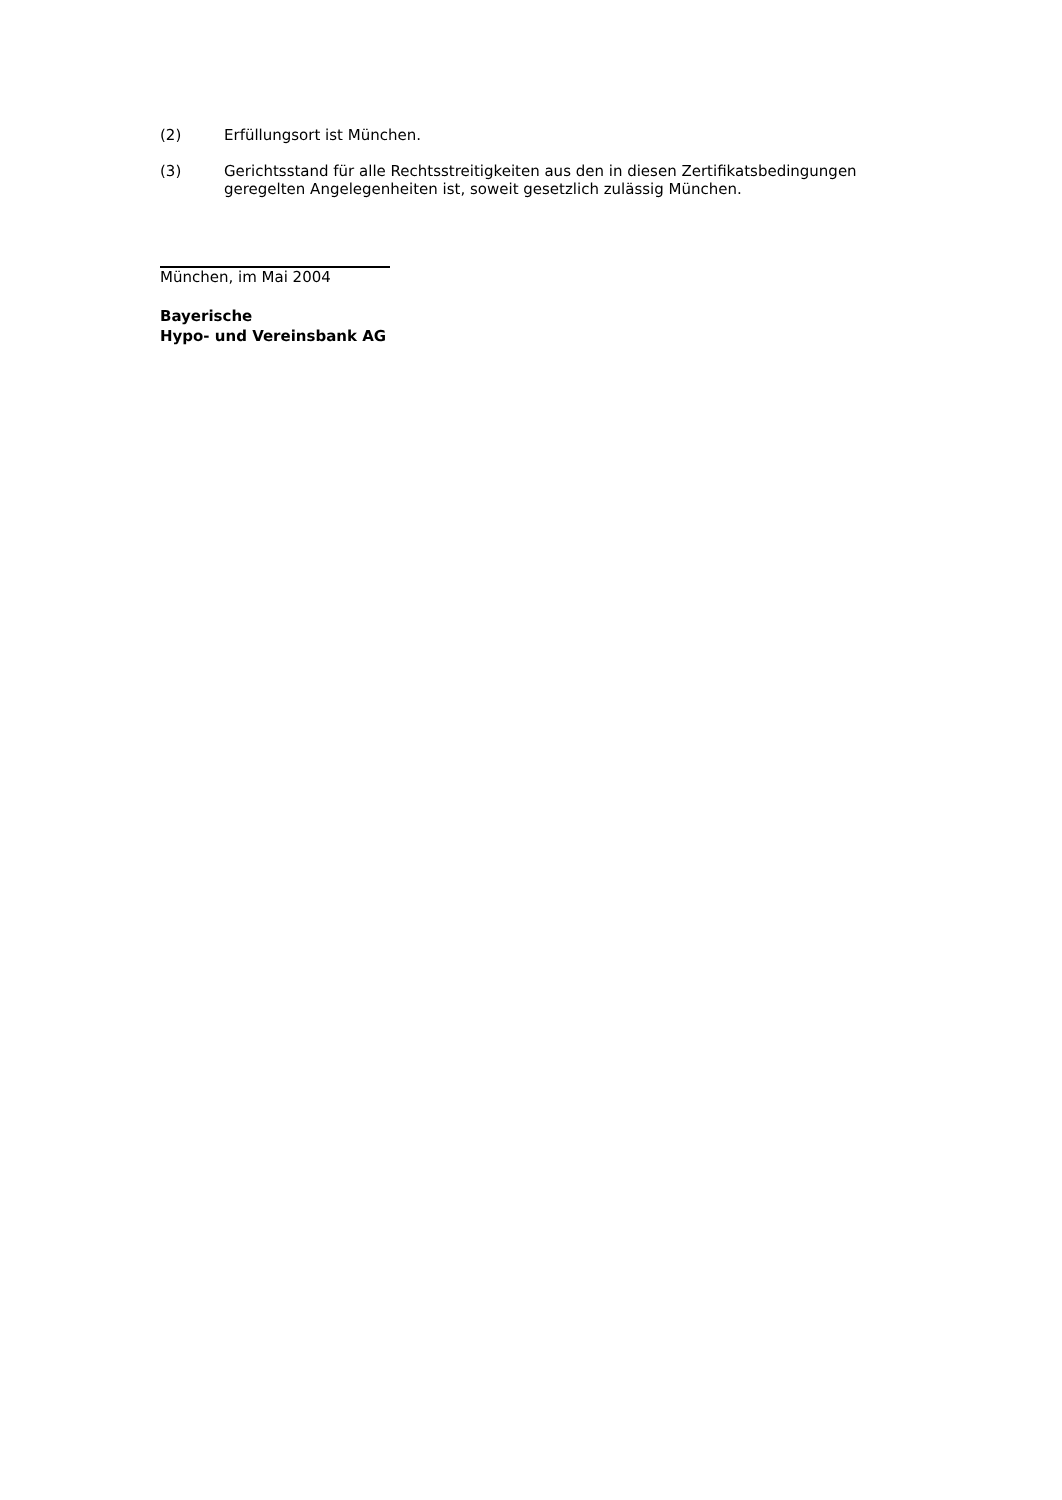(2) Erfüllungsort ist München.
(3) Gerichtsstand für alle Rechtsstreitigkeiten aus den in diesen Zertifikatsbedingungen geregelten Angelegenheiten ist, soweit gesetzlich zulässig München.
München, im Mai 2004
Bayerische
Hypo- und Vereinsbank AG